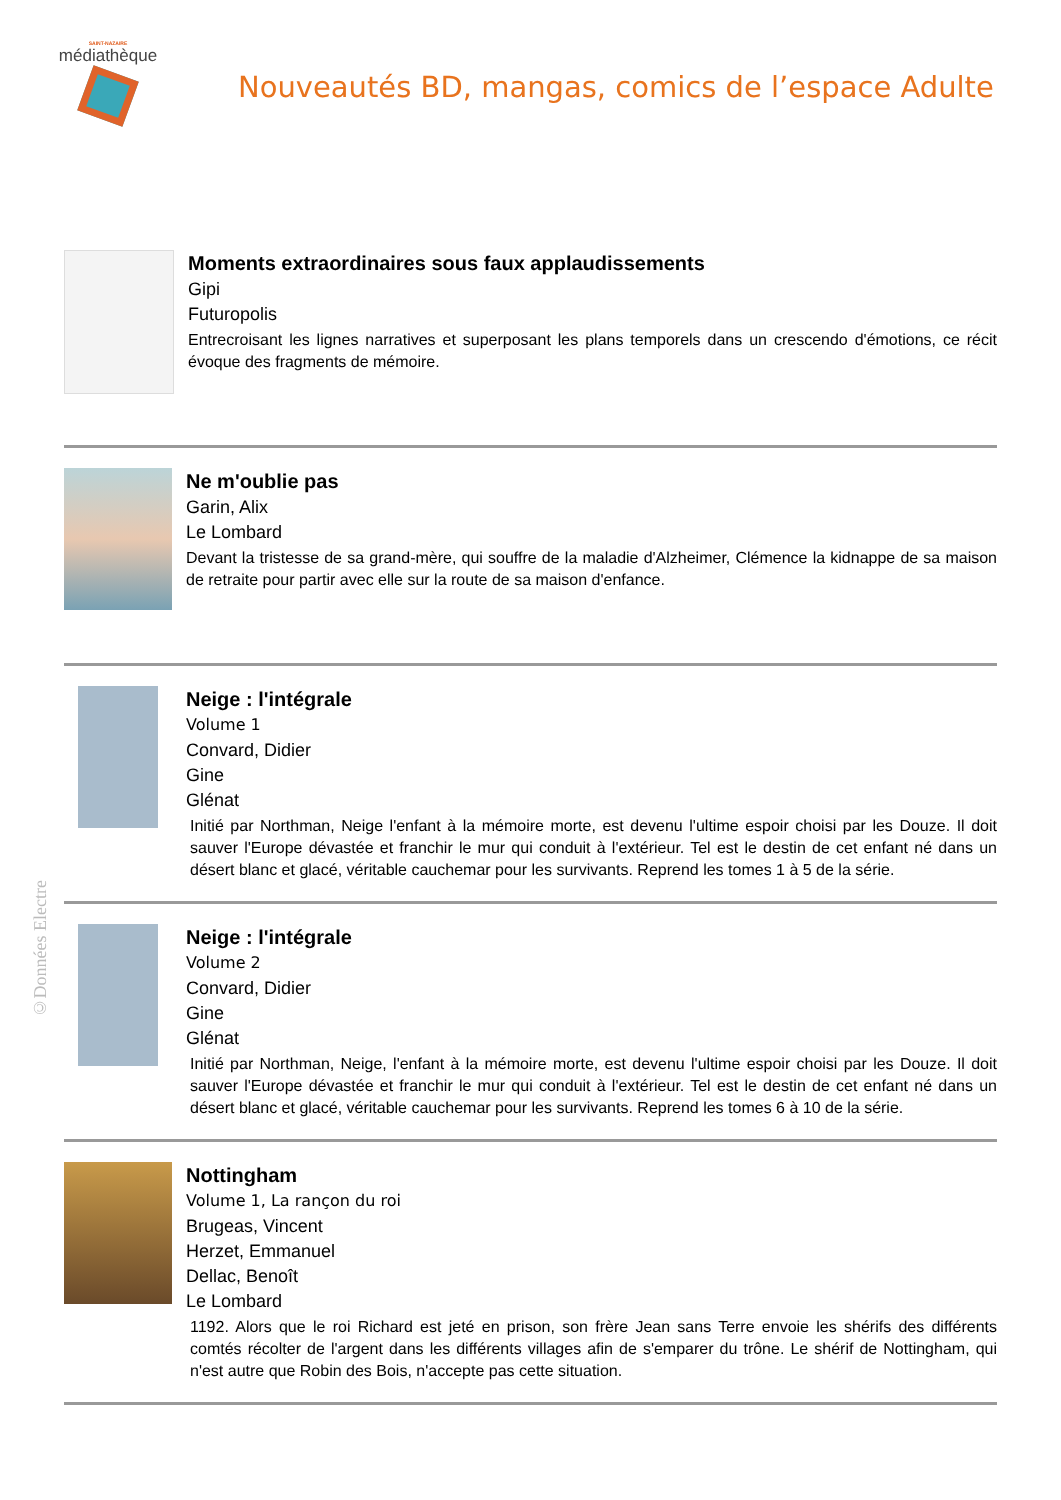SAINT-NAZAIRE
médiathèque
Nouveautés BD, mangas, comics de l’espace Adulte
Moments extraordinaires sous faux applaudissements
Gipi
Futuropolis
Entrecroisant les lignes narratives et superposant les plans temporels dans un crescendo d'émotions, ce récit évoque des fragments de mémoire.
Ne m'oublie pas
Garin, Alix
Le Lombard
Devant la tristesse de sa grand-mère, qui souffre de la maladie d'Alzheimer, Clémence la kidnappe de sa maison de retraite pour partir avec elle sur la route de sa maison d'enfance.
Neige : l'intégrale
Volume 1
Convard, Didier
Gine
Glénat
Initié par Northman, Neige l'enfant à la mémoire morte, est devenu l'ultime espoir choisi par les Douze. Il doit sauver l'Europe dévastée et franchir le mur qui conduit à l'extérieur. Tel est le destin de cet enfant né dans un désert blanc et glacé, véritable cauchemar pour les survivants. Reprend les tomes 1 à 5 de la série.
Neige : l'intégrale
Volume 2
Convard, Didier
Gine
Glénat
Initié par Northman, Neige, l'enfant à la mémoire morte, est devenu l'ultime espoir choisi par les Douze. Il doit sauver l'Europe dévastée et franchir le mur qui conduit à l'extérieur. Tel est le destin de cet enfant né dans un désert blanc et glacé, véritable cauchemar pour les survivants. Reprend les tomes 6 à 10 de la série.
Nottingham
Volume 1, La rançon du roi
Brugeas, Vincent
Herzet, Emmanuel
Dellac, Benoît
Le Lombard
1192. Alors que le roi Richard est jeté en prison, son frère Jean sans Terre envoie les shérifs des différents comtés récolter de l'argent dans les différents villages afin de s'emparer du trône. Le shérif de Nottingham, qui n'est autre que Robin des Bois, n'accepte pas cette situation.
©Données Electre